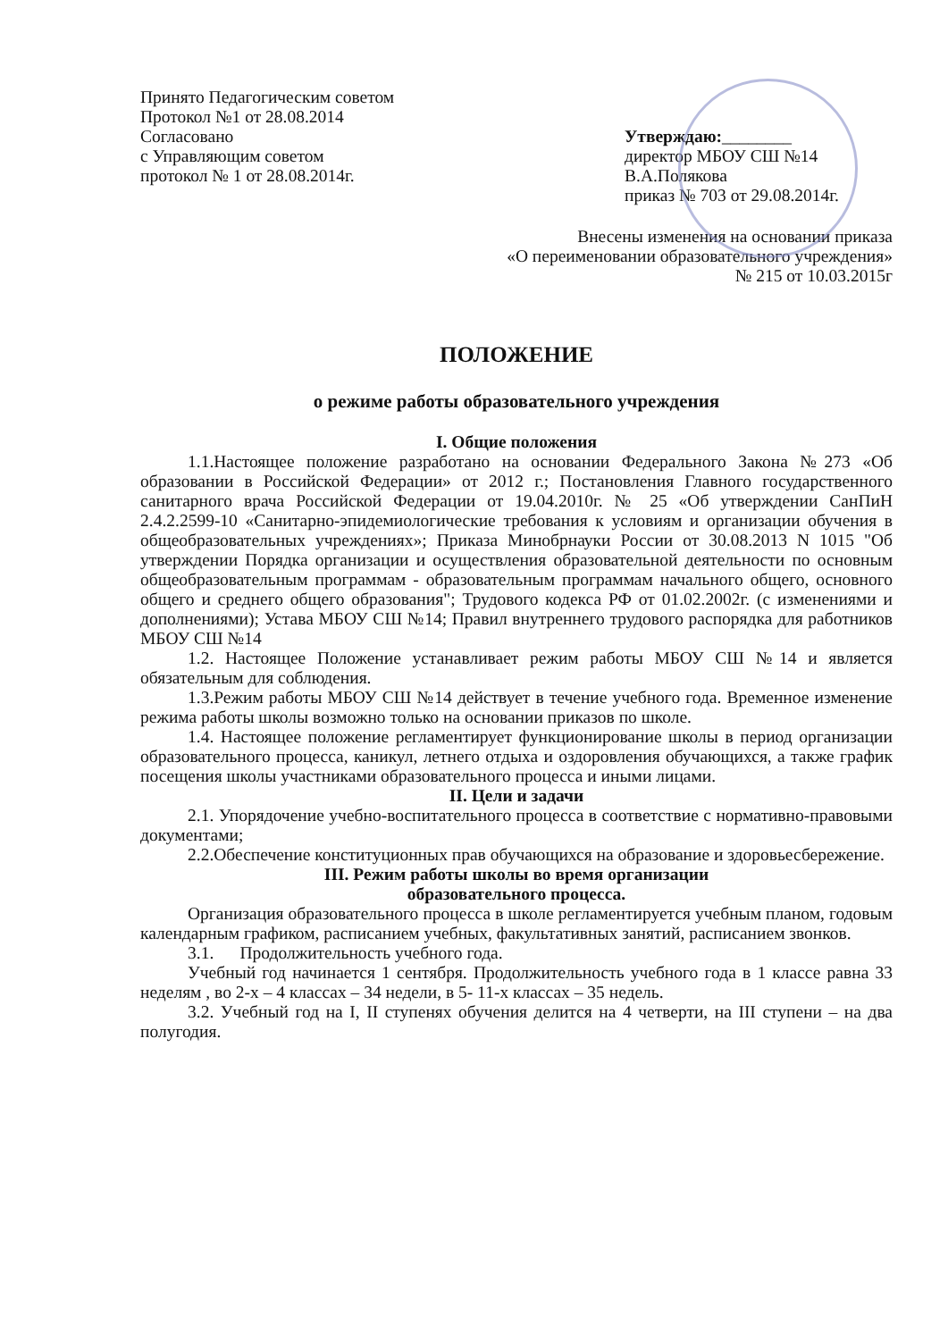Принято Педагогическим советом
Протокол №1 от 28.08.2014
Согласовано
с Управляющим советом
протокол № 1 от 28.08.2014г.
Утверждаю:________
директор МБОУ СШ №14
В.А.Полякова
приказ № 703 от 29.08.2014г.
Внесены изменения на основании приказа
«О переименовании образовательного учреждения»
№ 215 от 10.03.2015г
ПОЛОЖЕНИЕ
о режиме работы образовательного учреждения
I. Общие положения
1.1.Настоящее положение разработано на основании Федерального Закона №273 «Об образовании в Российской Федерации» от 2012 г.; Постановления Главного государственного санитарного врача Российской Федерации от 19.04.2010г. № 25 «Об утверждении СанПиН 2.4.2.2599-10 «Санитарно-эпидемиологические требования к условиям и организации обучения в общеобразовательных учреждениях»; Приказа Минобрнауки России от 30.08.2013 N 1015 "Об утверждении Порядка организации и осуществления образовательной деятельности по основным общеобразовательным программам - образовательным программам начального общего, основного общего и среднего общего образования"; Трудового кодекса РФ от 01.02.2002г. (с изменениями и дополнениями); Устава МБОУ СШ №14; Правил внутреннего трудового распорядка для работников МБОУ СШ №14
1.2. Настоящее Положение устанавливает режим работы МБОУ СШ №14 и является обязательным для соблюдения.
1.3.Режим работы МБОУ СШ №14 действует в течение учебного года. Временное изменение режима работы школы возможно только на основании приказов по школе.
1.4. Настоящее положение регламентирует функционирование школы в период организации образовательного процесса, каникул, летнего отдыха и оздоровления обучающихся, а также график посещения школы участниками образовательного процесса и иными лицами.
II. Цели и задачи
2.1. Упорядочение учебно-воспитательного процесса в соответствие с нормативно-правовыми документами;
2.2.Обеспечение конституционных прав обучающихся на образование и здоровьесбережение.
III. Режим работы школы во время организации
образовательного процесса.
Организация образовательного процесса в школе регламентируется учебным планом, годовым календарным графиком, расписанием учебных, факультативных занятий, расписанием звонков.
3.1. Продолжительность учебного года.
Учебный год начинается 1 сентября. Продолжительность учебного года в 1 классе равна 33 неделям , во 2-х – 4 классах – 34 недели, в 5- 11-х классах – 35 недель.
3.2. Учебный год на I, II ступенях обучения делится на 4 четверти, на III ступени – на два полугодия.